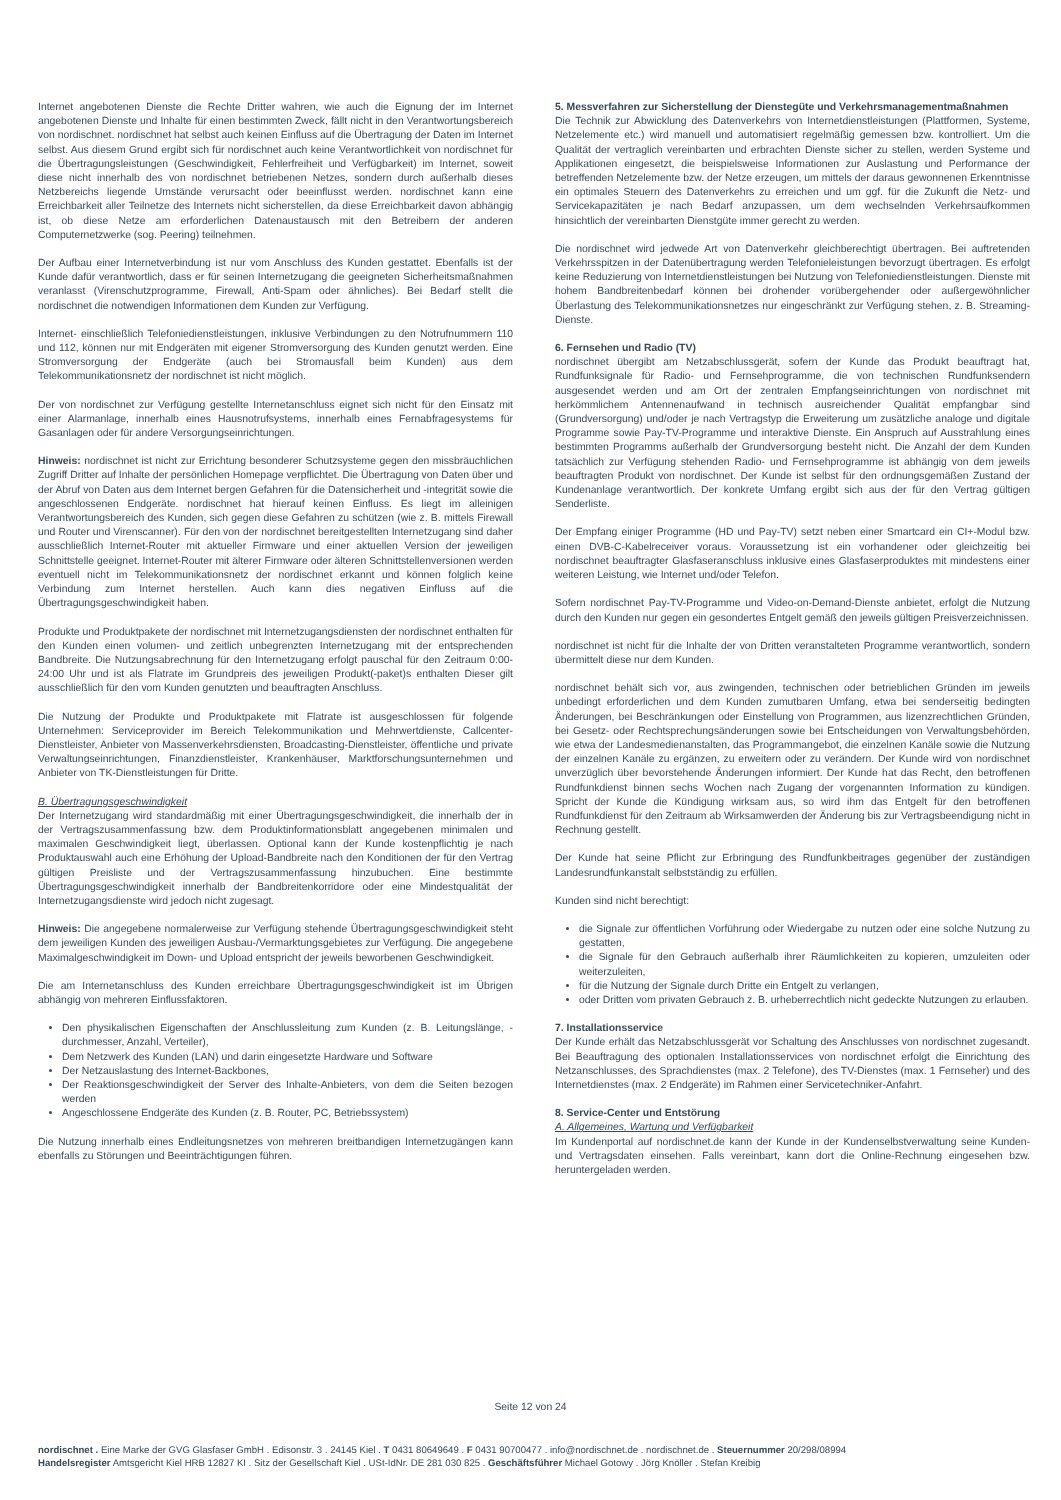Internet angebotenen Dienste die Rechte Dritter wahren, wie auch die Eignung der im Internet angebotenen Dienste und Inhalte für einen bestimmten Zweck, fällt nicht in den Verantwortungsbereich von nordischnet. nordischnet hat selbst auch keinen Einfluss auf die Übertragung der Daten im Internet selbst. Aus diesem Grund ergibt sich für nordischnet auch keine Verantwortlichkeit von nordischnet für die Übertragungsleistungen (Geschwindigkeit, Fehlerfreiheit und Verfügbarkeit) im Internet, soweit diese nicht innerhalb des von nordischnet betriebenen Netzes, sondern durch außerhalb dieses Netzbereichs liegende Umstände verursacht oder beeinflusst werden. nordischnet kann eine Erreichbarkeit aller Teilnetze des Internets nicht sicherstellen, da diese Erreichbarkeit davon abhängig ist, ob diese Netze am erforderlichen Datenaustausch mit den Betreibern der anderen Computernetzwerke (sog. Peering) teilnehmen.
Der Aufbau einer Internetverbindung ist nur vom Anschluss des Kunden gestattet. Ebenfalls ist der Kunde dafür verantwortlich, dass er für seinen Internetzugang die geeigneten Sicherheitsmaßnahmen veranlasst (Virenschutzprogramme, Firewall, Anti-Spam oder ähnliches). Bei Bedarf stellt die nordischnet die notwendigen Informationen dem Kunden zur Verfügung.
Internet- einschließlich Telefoniedienstleistungen, inklusive Verbindungen zu den Notrufnummern 110 und 112, können nur mit Endgeräten mit eigener Stromversorgung des Kunden genutzt werden. Eine Stromversorgung der Endgeräte (auch bei Stromausfall beim Kunden) aus dem Telekommunikationsnetz der nordischnet ist nicht möglich.
Der von nordischnet zur Verfügung gestellte Internetanschluss eignet sich nicht für den Einsatz mit einer Alarmanlage, innerhalb eines Hausnotrufsystems, innerhalb eines Fernabfragesystems für Gasanlagen oder für andere Versorgungseinrichtungen.
Hinweis: nordischnet ist nicht zur Errichtung besonderer Schutzsysteme gegen den missbräuchlichen Zugriff Dritter auf Inhalte der persönlichen Homepage verpflichtet. Die Übertragung von Daten über und der Abruf von Daten aus dem Internet bergen Gefahren für die Datensicherheit und -integrität sowie die angeschlossenen Endgeräte. nordischnet hat hierauf keinen Einfluss. Es liegt im alleinigen Verantwortungsbereich des Kunden, sich gegen diese Gefahren zu schützen (wie z. B. mittels Firewall und Router und Virenscanner). Für den von der nordischnet bereitgestellten Internetzugang sind daher ausschließlich Internet-Router mit aktueller Firmware und einer aktuellen Version der jeweiligen Schnittstelle geeignet. Internet-Router mit älterer Firmware oder älteren Schnittstellenversionen werden eventuell nicht im Telekommunikationsnetz der nordischnet erkannt und können folglich keine Verbindung zum Internet herstellen. Auch kann dies negativen Einfluss auf die Übertragungsgeschwindigkeit haben.
Produkte und Produktpakete der nordischnet mit Internetzugangsdiensten der nordischnet enthalten für den Kunden einen volumen- und zeitlich unbegrenzten Internetzugang mit der entsprechenden Bandbreite. Die Nutzungsabrechnung für den Internetzugang erfolgt pauschal für den Zeitraum 0:00-24:00 Uhr und ist als Flatrate im Grundpreis des jeweiligen Produkt(-paket)s enthalten Dieser gilt ausschließlich für den vom Kunden genutzten und beauftragten Anschluss.
Die Nutzung der Produkte und Produktpakete mit Flatrate ist ausgeschlossen für folgende Unternehmen: Serviceprovider im Bereich Telekommunikation und Mehrwertdienste, Callcenter-Dienstleister, Anbieter von Massenverkehrsdiensten, Broadcasting-Dienstleister, öffentliche und private Verwaltungseinrichtungen, Finanzdienstleister, Krankenhäuser, Marktforschungsunternehmen und Anbieter von TK-Dienstleistungen für Dritte.
B. Übertragungsgeschwindigkeit
Der Internetzugang wird standardmäßig mit einer Übertragungsgeschwindigkeit, die innerhalb der in der Vertragszusammenfassung bzw. dem Produktinformationsblatt angegebenen minimalen und maximalen Geschwindigkeit liegt, überlassen. Optional kann der Kunde kostenpflichtig je nach Produktauswahl auch eine Erhöhung der Upload-Bandbreite nach den Konditionen der für den Vertrag gültigen Preisliste und der Vertragszusammenfassung hinzubuchen. Eine bestimmte Übertragungsgeschwindigkeit innerhalb der Bandbreitenkorridore oder eine Mindestqualität der Internetzugangsdienste wird jedoch nicht zugesagt.
Hinweis: Die angegebene normalerweise zur Verfügung stehende Übertragungsgeschwindigkeit steht dem jeweiligen Kunden des jeweiligen Ausbau-/Vermarktungsgebietes zur Verfügung. Die angegebene Maximalgeschwindigkeit im Down- und Upload entspricht der jeweils beworbenen Geschwindigkeit.
Die am Internetanschluss des Kunden erreichbare Übertragungsgeschwindigkeit ist im Übrigen abhängig von mehreren Einflussfaktoren.
Den physikalischen Eigenschaften der Anschlussleitung zum Kunden (z. B. Leitungslänge, -durchmesser, Anzahl, Verteiler),
Dem Netzwerk des Kunden (LAN) und darin eingesetzte Hardware und Software
Der Netzauslastung des Internet-Backbones,
Der Reaktionsgeschwindigkeit der Server des Inhalte-Anbieters, von dem die Seiten bezogen werden
Angeschlossene Endgeräte des Kunden (z. B. Router, PC, Betriebssystem)
Die Nutzung innerhalb eines Endleitungsnetzes von mehreren breitbandigen Internetzugängen kann ebenfalls zu Störungen und Beeinträchtigungen führen.
5. Messverfahren zur Sicherstellung der Dienstegüte und Verkehrsmanagementmaßnahmen
Die Technik zur Abwicklung des Datenverkehrs von Internetdienstleistungen (Plattformen, Systeme, Netzelemente etc.) wird manuell und automatisiert regelmäßig gemessen bzw. kontrolliert. Um die Qualität der vertraglich vereinbarten und erbrachten Dienste sicher zu stellen, werden Systeme und Applikationen eingesetzt, die beispielsweise Informationen zur Auslastung und Performance der betreffenden Netzelemente bzw. der Netze erzeugen, um mittels der daraus gewonnenen Erkenntnisse ein optimales Steuern des Datenverkehrs zu erreichen und um ggf. für die Zukunft die Netz- und Servicekapazitäten je nach Bedarf anzupassen, um dem wechselnden Verkehrsaufkommen hinsichtlich der vereinbarten Dienstgüte immer gerecht zu werden.
Die nordischnet wird jedwede Art von Datenverkehr gleichberechtigt übertragen. Bei auftretenden Verkehrsspitzen in der Datenübertragung werden Telefonieleistungen bevorzugt übertragen. Es erfolgt keine Reduzierung von Internetdienstleistungen bei Nutzung von Telefoniedienstleistungen. Dienste mit hohem Bandbreitenbedarf können bei drohender vorübergehender oder außergewöhnlicher Überlastung des Telekommunikationsnetzes nur eingeschränkt zur Verfügung stehen, z. B. Streaming-Dienste.
6. Fernsehen und Radio (TV)
nordischnet übergibt am Netzabschlussgerät, sofern der Kunde das Produkt beauftragt hat, Rundfunksignale für Radio- und Fernsehprogramme, die von technischen Rundfunksendern ausgesendet werden und am Ort der zentralen Empfangseinrichtungen von nordischnet mit herkömmlichem Antennenaufwand in technisch ausreichender Qualität empfangbar sind (Grundversorgung) und/oder je nach Vertragstyp die Erweiterung um zusätzliche analoge und digitale Programme sowie Pay-TV-Programme und interaktive Dienste. Ein Anspruch auf Ausstrahlung eines bestimmten Programms außerhalb der Grundversorgung besteht nicht. Die Anzahl der dem Kunden tatsächlich zur Verfügung stehenden Radio- und Fernsehprogramme ist abhängig von dem jeweils beauftragten Produkt von nordischnet. Der Kunde ist selbst für den ordnungsgemäßen Zustand der Kundenanlage verantwortlich. Der konkrete Umfang ergibt sich aus der für den Vertrag gültigen Senderliste.
Der Empfang einiger Programme (HD und Pay-TV) setzt neben einer Smartcard ein CI+-Modul bzw. einen DVB-C-Kabelreceiver voraus. Voraussetzung ist ein vorhandener oder gleichzeitig bei nordischnet beauftragter Glasfaseranschluss inklusive eines Glasfaserproduktes mit mindestens einer weiteren Leistung, wie Internet und/oder Telefon.
Sofern nordischnet Pay-TV-Programme und Video-on-Demand-Dienste anbietet, erfolgt die Nutzung durch den Kunden nur gegen ein gesondertes Entgelt gemäß den jeweils gültigen Preisverzeichnissen.
nordischnet ist nicht für die Inhalte der von Dritten veranstalteten Programme verantwortlich, sondern übermittelt diese nur dem Kunden.
nordischnet behält sich vor, aus zwingenden, technischen oder betrieblichen Gründen im jeweils unbedingt erforderlichen und dem Kunden zumutbaren Umfang, etwa bei senderseitig bedingten Änderungen, bei Beschränkungen oder Einstellung von Programmen, aus lizenzrechtlichen Gründen, bei Gesetz- oder Rechtsprechungsänderungen sowie bei Entscheidungen von Verwaltungsbehörden, wie etwa der Landesmedienanstalten, das Programmangebot, die einzelnen Kanäle sowie die Nutzung der einzelnen Kanäle zu ergänzen, zu erweitern oder zu verändern. Der Kunde wird von nordischnet unverzüglich über bevorstehende Änderungen informiert. Der Kunde hat das Recht, den betroffenen Rundfunkdienst binnen sechs Wochen nach Zugang der vorgenannten Information zu kündigen. Spricht der Kunde die Kündigung wirksam aus, so wird ihm das Entgelt für den betroffenen Rundfunkdienst für den Zeitraum ab Wirksamwerden der Änderung bis zur Vertragsbeendigung nicht in Rechnung gestellt.
Der Kunde hat seine Pflicht zur Erbringung des Rundfunkbeitrages gegenüber der zuständigen Landesrundfunkanstalt selbstständig zu erfüllen.
Kunden sind nicht berechtigt:
die Signale zur öffentlichen Vorführung oder Wiedergabe zu nutzen oder eine solche Nutzung zu gestatten,
die Signale für den Gebrauch außerhalb ihrer Räumlichkeiten zu kopieren, umzuleiten oder weiterzuleiten,
für die Nutzung der Signale durch Dritte ein Entgelt zu verlangen,
oder Dritten vom privaten Gebrauch z. B. urheberrechtlich nicht gedeckte Nutzungen zu erlauben.
7. Installationsservice
Der Kunde erhält das Netzabschlussgerät vor Schaltung des Anschlusses von nordischnet zugesandt. Bei Beauftragung des optionalen Installationsservices von nordischnet erfolgt die Einrichtung des Netzanschlusses, des Sprachdienstes (max. 2 Telefone), des TV-Dienstes (max. 1 Fernseher) und des Internetdienstes (max. 2 Endgeräte) im Rahmen einer Servicetechniker-Anfahrt.
8. Service-Center und Entstörung
A. Allgemeines, Wartung und Verfügbarkeit
Im Kundenportal auf nordischnet.de kann der Kunde in der Kundenselbstverwaltung seine Kunden- und Vertragsdaten einsehen. Falls vereinbart, kann dort die Online-Rechnung eingesehen bzw. heruntergeladen werden.
Seite 12 von 24
nordischnet . Eine Marke der GVG Glasfaser GmbH . Edisonstr. 3 . 24145 Kiel . T 0431 80649649 . F 0431 90700477 . info@nordischnet.de . nordischnet.de . Steuernummer 20/298/08994
Handelsregister Amtsgericht Kiel HRB 12827 KI . Sitz der Gesellschaft Kiel . USt-IdNr. DE 281 030 825 . Geschäftsführer Michael Gotowy . Jörg Knöller . Stefan Kreibig